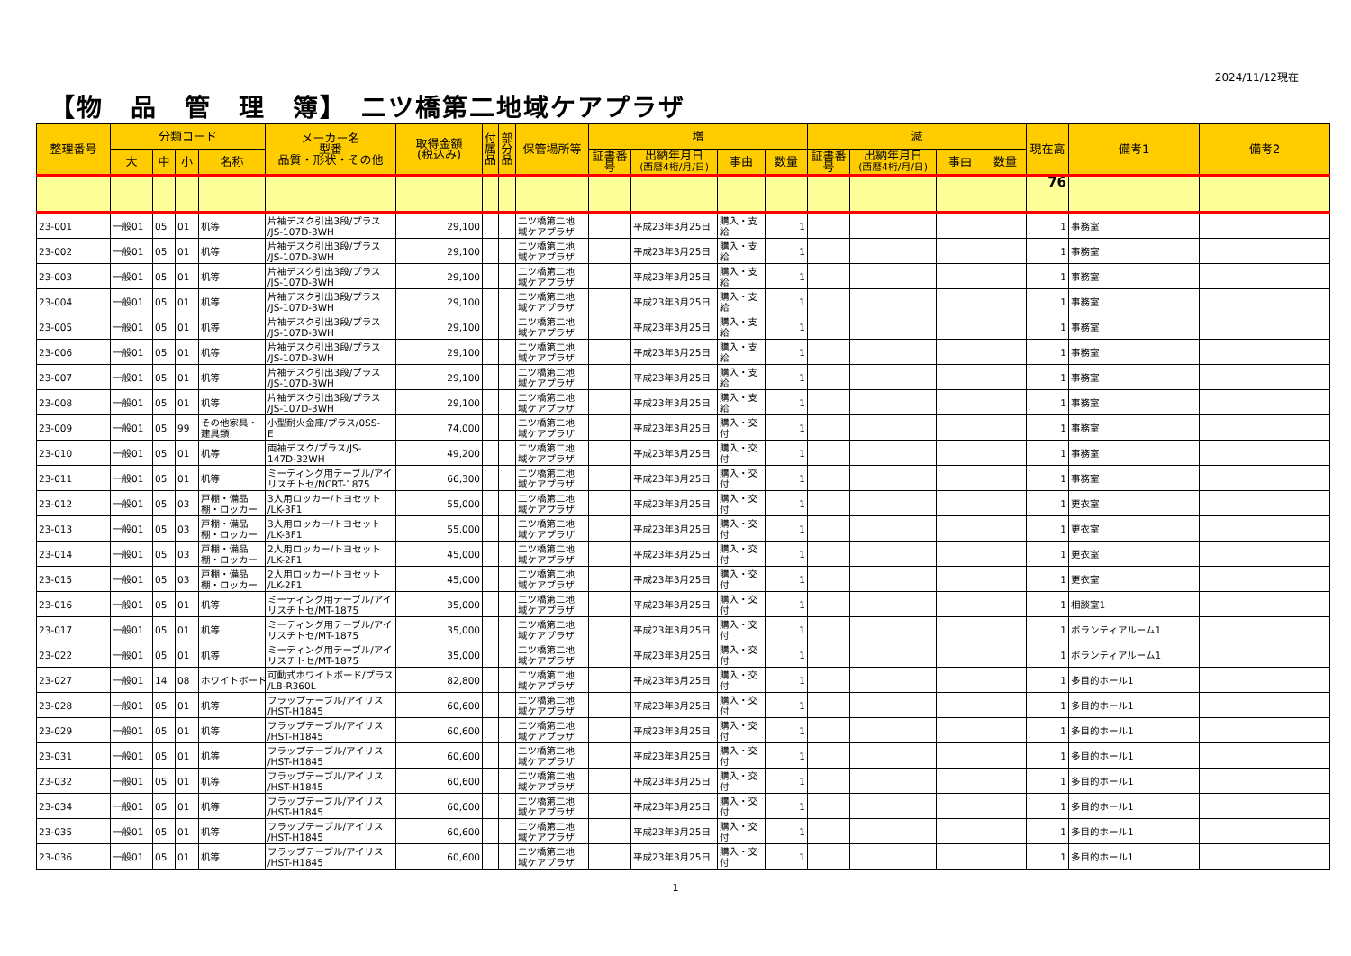2024/11/12現在
【物　品　管　理　簿】　二ツ橋第二地域ケアプラザ
| 整理番号 | 分類コード | | | | メーカー名 型番 品質・形状・その他 | 取得金額 (税込み) | 付属品 | 部分品 | 保管場所等 | 増 | | | | 減 | | | | 現在高 | 備考1 | 備考2 |
| --- | --- | --- | --- | --- | --- | --- | --- | --- | --- | --- | --- | --- | --- | --- | --- | --- | --- | --- | --- | --- |
| | 大 | 中 | 小 | 名称 | | | | | | 証書番号 | 出納年月日 (西暦4桁/月/日) | 事由 | 数量 | 証書番号 | 出納年月日 (西暦4桁/月/日) | 事由 | 数量 | | | |
| | | | | | | | | | | | | | | | | | | 76 | | |
| 23-001 | 一般01 | 05 | 01 | 机等 | 片袖デスク引出3段/プラス /JS-107D-3WH | 29,100 | | | 二ツ橋第二地 域ケアプラザ | | 平成23年3月25日 | 購入・支 給 | 1 | | | | | 1 | 事務室 | |
| 23-002 | 一般01 | 05 | 01 | 机等 | 片袖デスク引出3段/プラス /JS-107D-3WH | 29,100 | | | 二ツ橋第二地 域ケアプラザ | | 平成23年3月25日 | 購入・支 給 | 1 | | | | | 1 | 事務室 | |
| 23-003 | 一般01 | 05 | 01 | 机等 | 片袖デスク引出3段/プラス /JS-107D-3WH | 29,100 | | | 二ツ橋第二地 域ケアプラザ | | 平成23年3月25日 | 購入・支 給 | 1 | | | | | 1 | 事務室 | |
| 23-004 | 一般01 | 05 | 01 | 机等 | 片袖デスク引出3段/プラス /JS-107D-3WH | 29,100 | | | 二ツ橋第二地 域ケアプラザ | | 平成23年3月25日 | 購入・支 給 | 1 | | | | | 1 | 事務室 | |
| 23-005 | 一般01 | 05 | 01 | 机等 | 片袖デスク引出3段/プラス /JS-107D-3WH | 29,100 | | | 二ツ橋第二地 域ケアプラザ | | 平成23年3月25日 | 購入・支 給 | 1 | | | | | 1 | 事務室 | |
| 23-006 | 一般01 | 05 | 01 | 机等 | 片袖デスク引出3段/プラス /JS-107D-3WH | 29,100 | | | 二ツ橋第二地 域ケアプラザ | | 平成23年3月25日 | 購入・支 給 | 1 | | | | | 1 | 事務室 | |
| 23-007 | 一般01 | 05 | 01 | 机等 | 片袖デスク引出3段/プラス /JS-107D-3WH | 29,100 | | | 二ツ橋第二地 域ケアプラザ | | 平成23年3月25日 | 購入・支 給 | 1 | | | | | 1 | 事務室 | |
| 23-008 | 一般01 | 05 | 01 | 机等 | 片袖デスク引出3段/プラス /JS-107D-3WH | 29,100 | | | 二ツ橋第二地 域ケアプラザ | | 平成23年3月25日 | 購入・支 給 | 1 | | | | | 1 | 事務室 | |
| 23-009 | 一般01 | 05 | 99 | その他家具・ 建具類 | 小型耐火金庫/プラス/0SS- E | 74,000 | | | 二ツ橋第二地 域ケアプラザ | | 平成23年3月25日 | 購入・交 付 | 1 | | | | | 1 | 事務室 | |
| 23-010 | 一般01 | 05 | 01 | 机等 | 両袖デスク/プラス/JS- 147D-32WH | 49,200 | | | 二ツ橋第二地 域ケアプラザ | | 平成23年3月25日 | 購入・交 付 | 1 | | | | | 1 | 事務室 | |
| 23-011 | 一般01 | 05 | 01 | 机等 | ミーティング用テーブル/アイ リスチトセ/NCRT-1875 | 66,300 | | | 二ツ橋第二地 域ケアプラザ | | 平成23年3月25日 | 購入・交 付 | 1 | | | | | 1 | 事務室 | |
| 23-012 | 一般01 | 05 | 03 | 戸棚・備品 棚・ロッカー | 3人用ロッカー/トヨセット /LK-3F1 | 55,000 | | | 二ツ橋第二地 域ケアプラザ | | 平成23年3月25日 | 購入・交 付 | 1 | | | | | 1 | 更衣室 | |
| 23-013 | 一般01 | 05 | 03 | 戸棚・備品 棚・ロッカー | 3人用ロッカー/トヨセット /LK-3F1 | 55,000 | | | 二ツ橋第二地 域ケアプラザ | | 平成23年3月25日 | 購入・交 付 | 1 | | | | | 1 | 更衣室 | |
| 23-014 | 一般01 | 05 | 03 | 戸棚・備品 棚・ロッカー | 2人用ロッカー/トヨセット /LK-2F1 | 45,000 | | | 二ツ橋第二地 域ケアプラザ | | 平成23年3月25日 | 購入・交 付 | 1 | | | | | 1 | 更衣室 | |
| 23-015 | 一般01 | 05 | 03 | 戸棚・備品 棚・ロッカー | 2人用ロッカー/トヨセット /LK-2F1 | 45,000 | | | 二ツ橋第二地 域ケアプラザ | | 平成23年3月25日 | 購入・交 付 | 1 | | | | | 1 | 更衣室 | |
| 23-016 | 一般01 | 05 | 01 | 机等 | ミーティング用テーブル/アイ リスチトセ/MT-1875 | 35,000 | | | 二ツ橋第二地 域ケアプラザ | | 平成23年3月25日 | 購入・交 付 | 1 | | | | | 1 | 相談室1 | |
| 23-017 | 一般01 | 05 | 01 | 机等 | ミーティング用テーブル/アイ リスチトセ/MT-1875 | 35,000 | | | 二ツ橋第二地 域ケアプラザ | | 平成23年3月25日 | 購入・交 付 | 1 | | | | | 1 | ボランティアルーム1 | |
| 23-022 | 一般01 | 05 | 01 | 机等 | ミーティング用テーブル/アイ リスチトセ/MT-1875 | 35,000 | | | 二ツ橋第二地 域ケアプラザ | | 平成23年3月25日 | 購入・交 付 | 1 | | | | | 1 | ボランティアルーム1 | |
| 23-027 | 一般01 | 14 | 08 | ホワイトボード | 可動式ホワイトボード/プラス /LB-R360L | 82,800 | | | 二ツ橋第二地 域ケアプラザ | | 平成23年3月25日 | 購入・交 付 | 1 | | | | | 1 | 多目的ホール1 | |
| 23-028 | 一般01 | 05 | 01 | 机等 | フラップテーブル/アイリス /HST-H1845 | 60,600 | | | 二ツ橋第二地 域ケアプラザ | | 平成23年3月25日 | 購入・交 付 | 1 | | | | | 1 | 多目的ホール1 | |
| 23-029 | 一般01 | 05 | 01 | 机等 | フラップテーブル/アイリス /HST-H1845 | 60,600 | | | 二ツ橋第二地 域ケアプラザ | | 平成23年3月25日 | 購入・交 付 | 1 | | | | | 1 | 多目的ホール1 | |
| 23-031 | 一般01 | 05 | 01 | 机等 | フラップテーブル/アイリス /HST-H1845 | 60,600 | | | 二ツ橋第二地 域ケアプラザ | | 平成23年3月25日 | 購入・交 付 | 1 | | | | | 1 | 多目的ホール1 | |
| 23-032 | 一般01 | 05 | 01 | 机等 | フラップテーブル/アイリス /HST-H1845 | 60,600 | | | 二ツ橋第二地 域ケアプラザ | | 平成23年3月25日 | 購入・交 付 | 1 | | | | | 1 | 多目的ホール1 | |
| 23-034 | 一般01 | 05 | 01 | 机等 | フラップテーブル/アイリス /HST-H1845 | 60,600 | | | 二ツ橋第二地 域ケアプラザ | | 平成23年3月25日 | 購入・交 付 | 1 | | | | | 1 | 多目的ホール1 | |
| 23-035 | 一般01 | 05 | 01 | 机等 | フラップテーブル/アイリス /HST-H1845 | 60,600 | | | 二ツ橋第二地 域ケアプラザ | | 平成23年3月25日 | 購入・交 付 | 1 | | | | | 1 | 多目的ホール1 | |
| 23-036 | 一般01 | 05 | 01 | 机等 | フラップテーブル/アイリス /HST-H1845 | 60,600 | | | 二ツ橋第二地 域ケアプラザ | | 平成23年3月25日 | 購入・交 付 | 1 | | | | | 1 | 多目的ホール1 | |
1